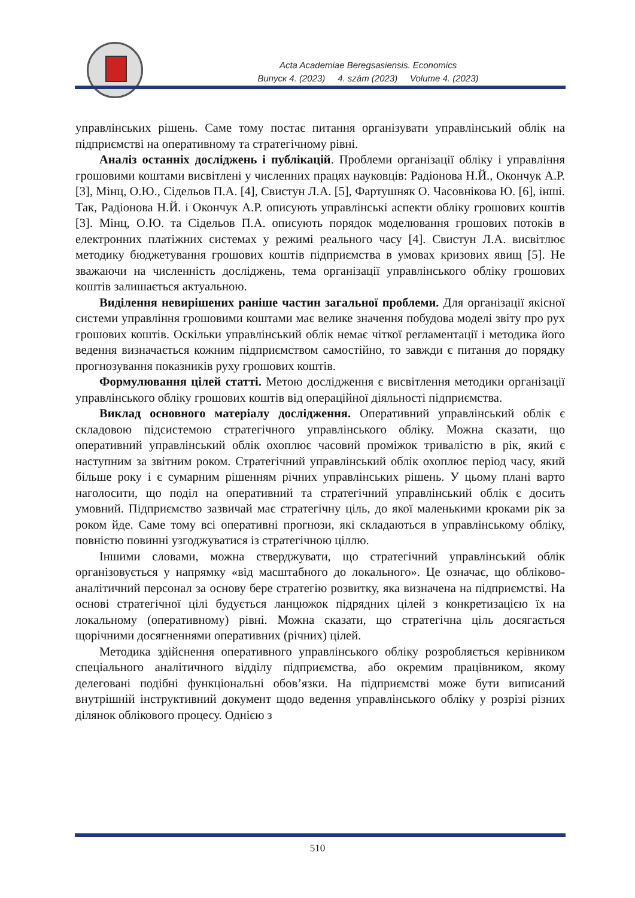Acta Academiae Beregsasiensis. Economics
Випуск 4. (2023) 4. szám (2023) Volume 4. (2023)
управлінських рішень. Саме тому постає питання організувати управлінський облік на підприємстві на оперативному та стратегічному рівні.
Аналіз останніх досліджень і публікацій. Проблеми організації обліку і управління грошовими коштами висвітлені у численних працях науковців: Радіонова Н.Й., Окончук А.Р. [3], Мінц, О.Ю., Сідельов П.А. [4], Свистун Л.А. [5], Фартушняк О. Часовнікова Ю. [6], інші. Так, Радіонова Н.Й. і Окончук А.Р. описують управлінські аспекти обліку грошових коштів [3]. Мінц, О.Ю. та Сідельов П.А. описують порядок моделювання грошових потоків в електронних платіжних системах у режимі реального часу [4]. Свистун Л.А. висвітлює методику бюджетування грошових коштів підприємства в умовах кризових явищ [5]. Не зважаючи на численність досліджень, тема організації управлінського обліку грошових коштів залишається актуальною.
Виділення невирішених раніше частин загальної проблеми. Для організації якісної системи управління грошовими коштами має велике значення побудова моделі звіту про рух грошових коштів. Оскільки управлінський облік немає чіткої регламентації і методика його ведення визначається кожним підприємством самостійно, то завжди є питання до порядку прогнозування показників руху грошових коштів.
Формулювання цілей статті. Метою дослідження є висвітлення методики організації управлінського обліку грошових коштів від операційної діяльності підприємства.
Виклад основного матеріалу дослідження. Оперативний управлінський облік є складовою підсистемою стратегічного управлінського обліку. Можна сказати, що оперативний управлінський облік охоплює часовий проміжок тривалістю в рік, який є наступним за звітним роком. Стратегічний управлінський облік охоплює період часу, який більше року і є сумарним рішенням річних управлінських рішень. У цьому плані варто наголосити, що поділ на оперативний та стратегічний управлінський облік є досить умовний. Підприємство зазвичай має стратегічну ціль, до якої маленькими кроками рік за роком йде. Саме тому всі оперативні прогнози, які складаються в управлінському обліку, повністю повинні узгоджуватися із стратегічною ціллю.
Іншими словами, можна стверджувати, що стратегічний управлінський облік організовується у напрямку «від масштабного до локального». Це означає, що обліково-аналітичний персонал за основу бере стратегію розвитку, яка визначена на підприємстві. На основі стратегічної цілі будується ланцюжок підрядних цілей з конкретизацією їх на локальному (оперативному) рівні. Можна сказати, що стратегічна ціль досягається щорічними досягненнями оперативних (річних) цілей.
Методика здійснення оперативного управлінського обліку розробляється керівником спеціального аналітичного відділу підприємства, або окремим працівником, якому делеговані подібні функціональні обов’язки. На підприємстві може бути виписаний внутрішній інструктивний документ щодо ведення управлінського обліку у розрізі різних ділянок облікового процесу. Однією з
510